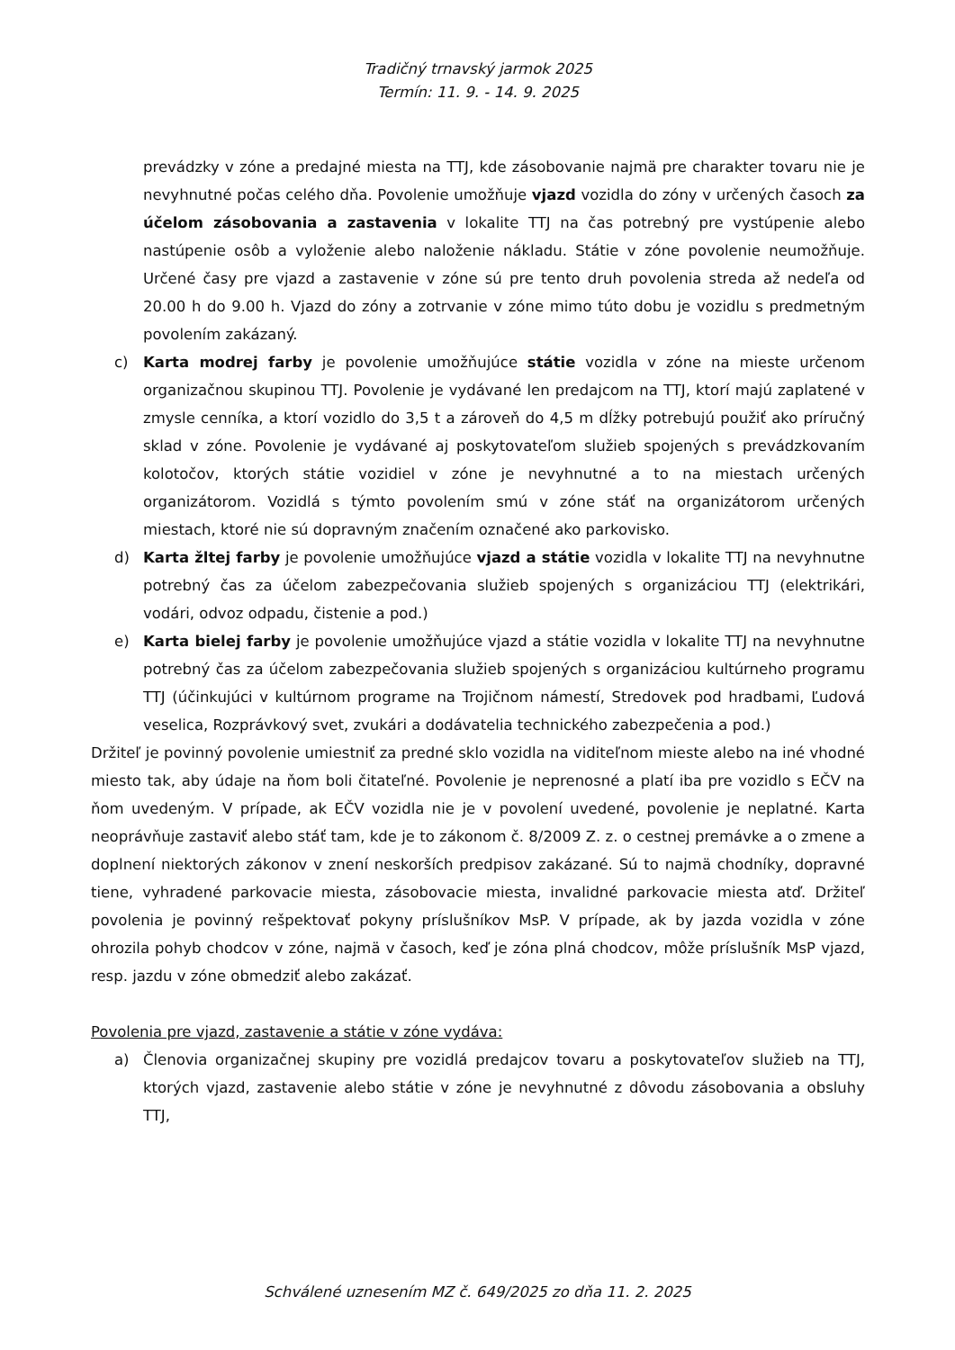Tradičný trnavský jarmok 2025
Termín: 11. 9. - 14. 9. 2025
prevádzky v zóne a predajné miesta na TTJ, kde zásobovanie najmä pre charakter tovaru nie je nevyhnutné počas celého dňa. Povolenie umožňuje vjazd vozidla do zóny v určených časoch za účelom zásobovania a zastavenia v lokalite TTJ na čas potrebný pre vystúpenie alebo nastúpenie osôb a vyloženie alebo naloženie nákladu. Státie v zóne povolenie neumožňuje. Určené časy pre vjazd a zastavenie v zóne sú pre tento druh povolenia streda až nedeľa od 20.00 h do 9.00 h. Vjazd do zóny a zotrvanie v zóne mimo túto dobu je vozidlu s predmetným povolením zakázaný.
c) Karta modrej farby je povolenie umožňujúce státie vozidla v zóne na mieste určenom organizačnou skupinou TTJ. Povolenie je vydávané len predajcom na TTJ, ktorí majú zaplatené v zmysle cenníka, a ktorí vozidlo do 3,5 t a zároveň do 4,5 m dĺžky potrebujú použiť ako príručný sklad v zóne. Povolenie je vydávané aj poskytovateľom služieb spojených s prevádzkovaním kolotočov, ktorých státie vozidiel v zóne je nevyhnutné a to na miestach určených organizátorom. Vozidlá s týmto povolením smú v zóne stáť na organizátorom určených miestach, ktoré nie sú dopravným značením označené ako parkovisko.
d) Karta žltej farby je povolenie umožňujúce vjazd a státie vozidla v lokalite TTJ na nevyhnutne potrebný čas za účelom zabezpečovania služieb spojených s organizáciou TTJ (elektrikári, vodári, odvoz odpadu, čistenie a pod.)
e) Karta bielej farby je povolenie umožňujúce vjazd a státie vozidla v lokalite TTJ na nevyhnutne potrebný čas za účelom zabezpečovania služieb spojených s organizáciou kultúrneho programu TTJ (účinkujúci v kultúrnom programe na Trojičnom námestí, Stredovek pod hradbami, Ľudová veselica, Rozprávkový svet, zvukári a dodávatelia technického zabezpečenia a pod.)
Držiteľ je povinný povolenie umiestniť za predné sklo vozidla na viditeľnom mieste alebo na iné vhodné miesto tak, aby údaje na ňom boli čitateľné. Povolenie je neprenosné a platí iba pre vozidlo s EČV na ňom uvedeným. V prípade, ak EČV vozidla nie je v povolení uvedené, povolenie je neplatné. Karta neoprávňuje zastaviť alebo stáť tam, kde je to zákonom č. 8/2009 Z. z. o cestnej premávke a o zmene a doplnení niektorých zákonov v znení neskorších predpisov zakázané. Sú to najmä chodníky, dopravné tiene, vyhradené parkovacie miesta, zásobovacie miesta, invalidné parkovacie miesta atď. Držiteľ povolenia je povinný rešpektovať pokyny príslušníkov MsP. V prípade, ak by jazda vozidla v zóne ohrozila pohyb chodcov v zóne, najmä v časoch, keď je zóna plná chodcov, môže príslušník MsP vjazd, resp. jazdu v zóne obmedziť alebo zakázať.
Povolenia pre vjazd, zastavenie a státie v zóne vydáva:
a) Členovia organizačnej skupiny pre vozidlá predajcov tovaru a poskytovateľov služieb na TTJ, ktorých vjazd, zastavenie alebo státie v zóne je nevyhnutné z dôvodu zásobovania a obsluhy TTJ,
Schválené uznesením MZ č. 649/2025 zo dňa 11. 2. 2025